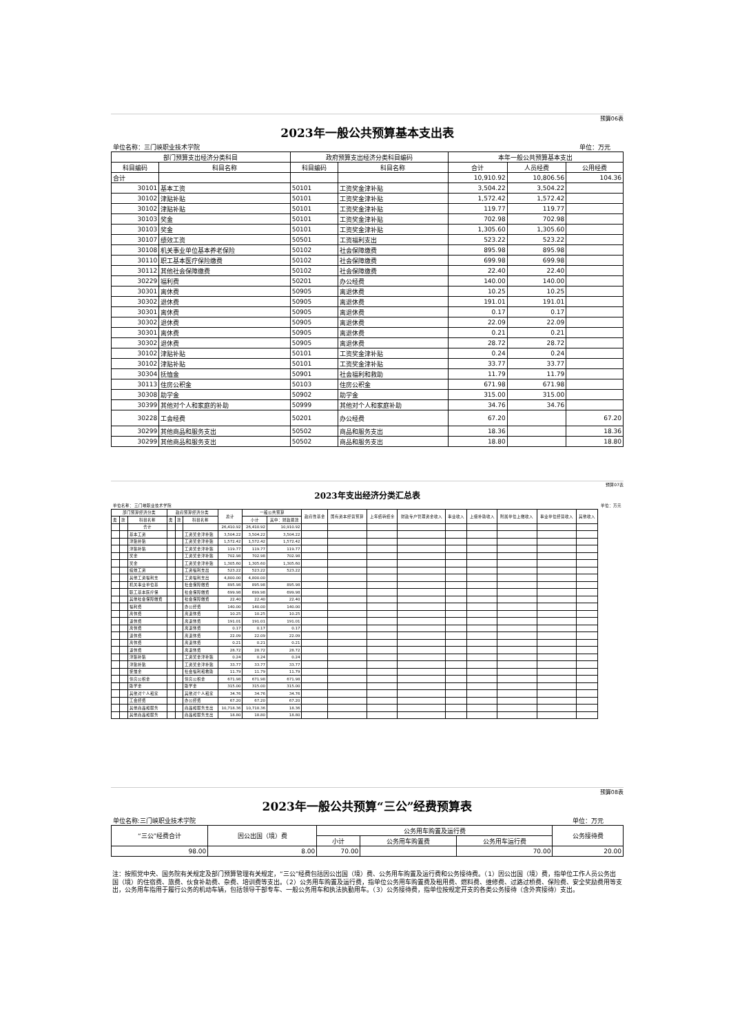预算06表
2023年一般公共预算基本支出表
| 单位名称：三门峡职业技术学院 | | | | | | 单位：万元 |
| 部门预算支出经济分类科目 | | 政府预算支出经济分类科目编码 | | 本年一般公共预算基本支出 | | |
| 科目编码 | 科目名称 | 科目编码 | 科目名称 | 合计 | 人员经费 | 公用经费 |
| 合计 | | | | 10,910.92 | 10,806.56 | 104.36 |
| 30101 | 基本工资 | 50101 | 工资奖金津补贴 | 3,504.22 | 3,504.22 | |
| 30102 | 津贴补贴 | 50101 | 工资奖金津补贴 | 1,572.42 | 1,572.42 | |
| 30102 | 津贴补贴 | 50101 | 工资奖金津补贴 | 119.77 | 119.77 | |
| 30103 | 奖金 | 50101 | 工资奖金津补贴 | 702.98 | 702.98 | |
| 30103 | 奖金 | 50101 | 工资奖金津补贴 | 1,305.60 | 1,305.60 | |
| 30107 | 绩效工资 | 50501 | 工资福利支出 | 523.22 | 523.22 | |
| 30108 | 机关事业单位基本养老保险 | 50102 | 社会保障缴费 | 895.98 | 895.98 | |
| 30110 | 职工基本医疗保险缴费 | 50102 | 社会保障缴费 | 699.98 | 699.98 | |
| 30112 | 其他社会保障缴费 | 50102 | 社会保障缴费 | 22.40 | 22.40 | |
| 30229 | 福利费 | 50201 | 办公经费 | 140.00 | 140.00 | |
| 30301 | 离休费 | 50905 | 离退休费 | 10.25 | 10.25 | |
| 30302 | 退休费 | 50905 | 离退休费 | 191.01 | 191.01 | |
| 30301 | 离休费 | 50905 | 离退休费 | 0.17 | 0.17 | |
| 30302 | 退休费 | 50905 | 离退休费 | 22.09 | 22.09 | |
| 30301 | 离休费 | 50905 | 离退休费 | 0.21 | 0.21 | |
| 30302 | 退休费 | 50905 | 离退休费 | 28.72 | 28.72 | |
| 30102 | 津贴补贴 | 50101 | 工资奖金津补贴 | 0.24 | 0.24 | |
| 30102 | 津贴补贴 | 50101 | 工资奖金津补贴 | 33.77 | 33.77 | |
| 30304 | 抚恤金 | 50901 | 社会福利和救助 | 11.79 | 11.79 | |
| 30113 | 住房公积金 | 50103 | 住房公积金 | 671.98 | 671.98 | |
| 30308 | 助学金 | 50902 | 助学金 | 315.00 | 315.00 | |
| 30399 | 其他对个人和家庭的补助 | 50999 | 其他对个人和家庭补助 | 34.76 | 34.76 | |
| 30228 | 工会经费 | 50201 | 办公经费 | 67.20 | | 67.20 |
| 30299 | 其他商品和服务支出 | 50502 | 商品和服务支出 | 18.36 | | 18.36 |
| 30299 | 其他商品和服务支出 | 50502 | 商品和服务支出 | 18.80 | | 18.80 |
预算07表
2023年支出经济分类汇总表
| 单位名称： 三门峡职业技术学院 | | | | | | | | | | | | | | | | | | 单位：万元 |
| 部门预算经济分类 | | | 政府预算经济分类 | | | 总计 | 一般公共预算 | | 政府性基金 | 国有资本经营预算 | 上年结转结余 | 财政专户管理资金收入 | 事业收入 | 上级补助收入 | 附属单位上缴收入 | 事业单位经营收入 | 其他收入 | |
| 类 | 款 | 科目名称 | 类 | 款 | 科目名称 | | 小计 | 其中：财政拨款 | | | | | | | | | | |
| | | 合计 | | | | 26,410.92 | 26,410.92 | 10,910.92 | | | | | | | | | | |
| | | 基本工资 | | | 工资奖金津补贴 | 3,504.22 | 3,504.22 | 3,504.22 | | | | | | | | | | |
| | | 津贴补贴 | | | 工资奖金津补贴 | 1,572.42 | 1,572.42 | 1,572.42 | | | | | | | | | | |
| | | 津贴补贴 | | | 工资奖金津补贴 | 119.77 | 119.77 | 119.77 | | | | | | | | | | |
| | | 奖金 | | | 工资奖金津补贴 | 702.98 | 702.98 | 702.98 | | | | | | | | | | |
| | | 奖金 | | | 工资奖金津补贴 | 1,305.60 | 1,305.60 | 1,305.60 | | | | | | | | | | |
| | | 绩效工资 | | | 工资福利支出 | 523.22 | 523.22 | 523.22 | | | | | | | | | | |
| | | 其他工资福利支 | | | 工资福利支出 | 4,800.00 | 4,800.00 | | | | | | | | | | | |
| | | 机关事业单位基 | | | 社会保障缴费 | 895.98 | 895.98 | 895.98 | | | | | | | | | | |
| | | 职工基本医疗保 | | | 社会保障缴费 | 699.98 | 699.98 | 699.98 | | | | | | | | | | |
| | | 其他社会保障缴费 | | | 社会保障缴费 | 22.40 | 22.40 | 22.40 | | | | | | | | | | |
| | | 福利费 | | | 办公经费 | 140.00 | 140.00 | 140.00 | | | | | | | | | | |
| | | 离休费 | | | 离退休费 | 10.25 | 10.25 | 10.25 | | | | | | | | | | |
| | | 退休费 | | | 离退休费 | 191.01 | 191.01 | 191.01 | | | | | | | | | | |
| | | 离休费 | | | 离退休费 | 0.17 | 0.17 | 0.17 | | | | | | | | | | |
| | | 退休费 | | | 离退休费 | 22.09 | 22.09 | 22.09 | | | | | | | | | | |
| | | 离休费 | | | 离退休费 | 0.21 | 0.21 | 0.21 | | | | | | | | | | |
| | | 退休费 | | | 离退休费 | 28.72 | 28.72 | 28.72 | | | | | | | | | | |
| | | 津贴补贴 | | | 工资奖金津补贴 | 0.24 | 0.24 | 0.24 | | | | | | | | | | |
| | | 津贴补贴 | | | 工资奖金津补贴 | 33.77 | 33.77 | 33.77 | | | | | | | | | | |
| | | 抚恤金 | | | 社会福利和救助 | 11.79 | 11.79 | 11.79 | | | | | | | | | | |
| | | 住房公积金 | | | 住房公积金 | 671.98 | 671.98 | 671.98 | | | | | | | | | | |
| | | 助学金 | | | 助学金 | 315.00 | 315.00 | 315.00 | | | | | | | | | | |
| | | 其他对个人和家 | | | 其他对个人和家 | 34.76 | 34.76 | 34.76 | | | | | | | | | | |
| | | 工会经费 | | | 办公经费 | 67.20 | 67.20 | 67.20 | | | | | | | | | | |
| | | 其他商品和服务 | | | 商品和服务支出 | 10,718.36 | 10,718.36 | 18.36 | | | | | | | | | | |
| | | 其他商品和服务 | | | 商品和服务支出 | 18.80 | 18.80 | 18.80 | | | | | | | | | | |
预算08表
2023年一般公共预算“三公”经费预算表
| 单位名称:三门峡职业技术学院 | | | | | 单位：万元 |
| “三公”经费合计 | 因公出国（境）费 | 公务用车购置及运行费 | | | 公务接待费 |
| | | 小计 | 公务用车购置费 | 公务用车运行费 | |
| 98.00 | 8.00 | 70.00 | | 70.00 | 20.00 |
注：按照党中央、国务院有关规定及部门预算管理有关规定，“三公”经费包括因公出国（境）费、公务用车购置及运行费和公务接待费。（1）因公出国（境）费，指单位工作人员公务出国（境）的住宿费、旅费、伙食补助费、杂费、培训费等支出。（2）公务用车购置及运行费，指单位公务用车购置费及租用费、燃料费、维修费、过路过桥费、保险费、安全奖励费用等支出，公务用车指用于履行公务的机动车辆，包括领导干部专车、一般公务用车和执法执勤用车。（3）公务接待费，指单位按规定开支的各类公务接待（含外宾接待）支出。